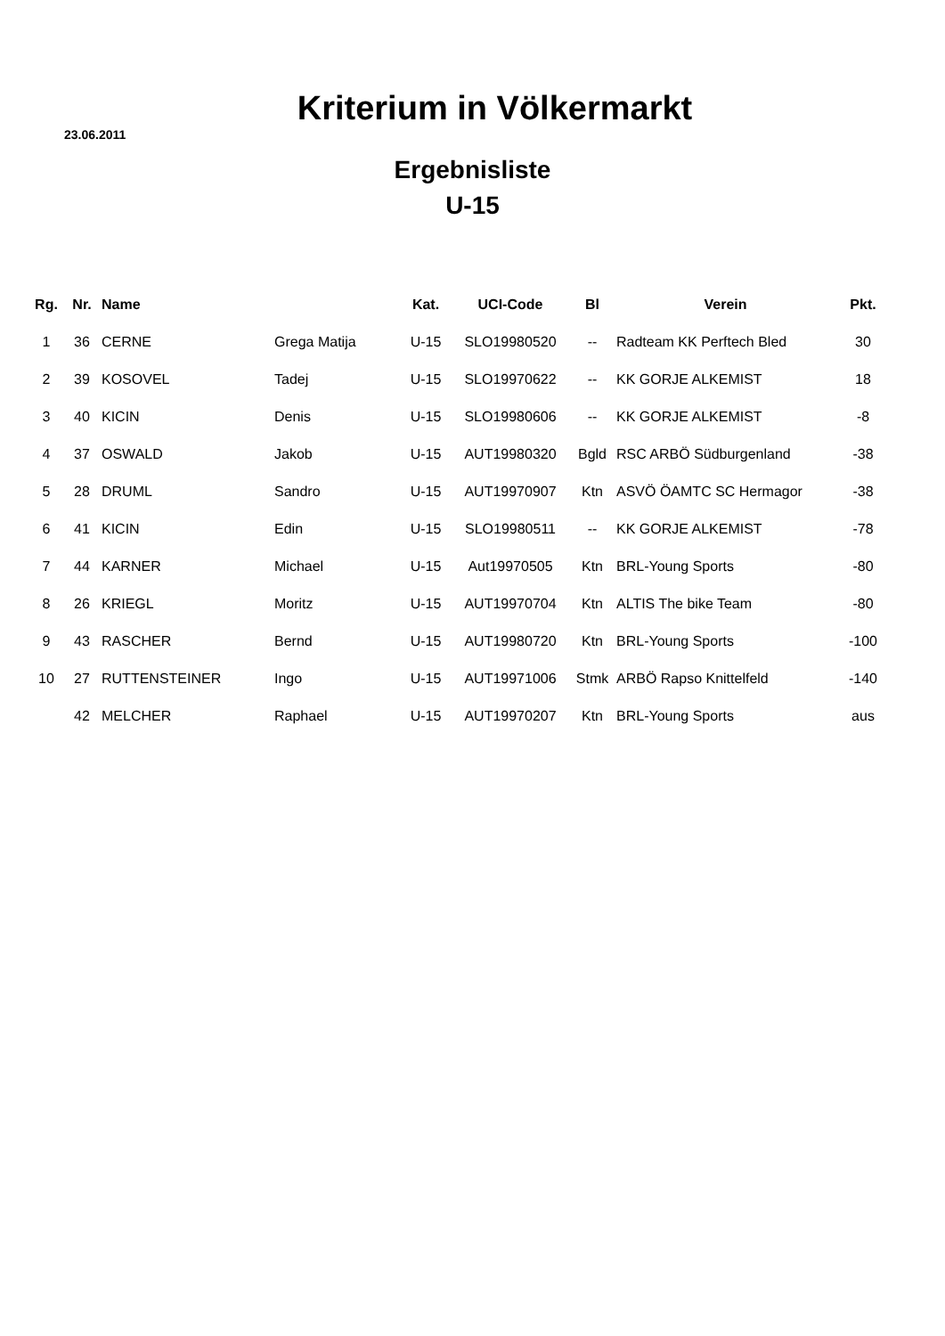Kriterium in Völkermarkt
23.06.2011
Ergebnisliste
U-15
| Rg. | Nr. | Name | | Kat. | UCI-Code | Bl | Verein | Pkt. |
| --- | --- | --- | --- | --- | --- | --- | --- | --- |
| 1 | 36 | CERNE | Grega Matija | U-15 | SLO19980520 | -- | Radteam KK Perftech Bled | 30 |
| 2 | 39 | KOSOVEL | Tadej | U-15 | SLO19970622 | -- | KK GORJE ALKEMIST | 18 |
| 3 | 40 | KICIN | Denis | U-15 | SLO19980606 | -- | KK GORJE ALKEMIST | -8 |
| 4 | 37 | OSWALD | Jakob | U-15 | AUT19980320 | Bgld | RSC ARBÖ Südburgenland | -38 |
| 5 | 28 | DRUML | Sandro | U-15 | AUT19970907 | Ktn | ASVÖ ÖAMTC SC Hermagor | -38 |
| 6 | 41 | KICIN | Edin | U-15 | SLO19980511 | -- | KK GORJE ALKEMIST | -78 |
| 7 | 44 | KARNER | Michael | U-15 | Aut19970505 | Ktn | BRL-Young Sports | -80 |
| 8 | 26 | KRIEGL | Moritz | U-15 | AUT19970704 | Ktn | ALTIS The bike Team | -80 |
| 9 | 43 | RASCHER | Bernd | U-15 | AUT19980720 | Ktn | BRL-Young Sports | -100 |
| 10 | 27 | RUTTENSTEINER | Ingo | U-15 | AUT19971006 | Stmk | ARBÖ Rapso Knittelfeld | -140 |
| | 42 | MELCHER | Raphael | U-15 | AUT19970207 | Ktn | BRL-Young Sports | aus |